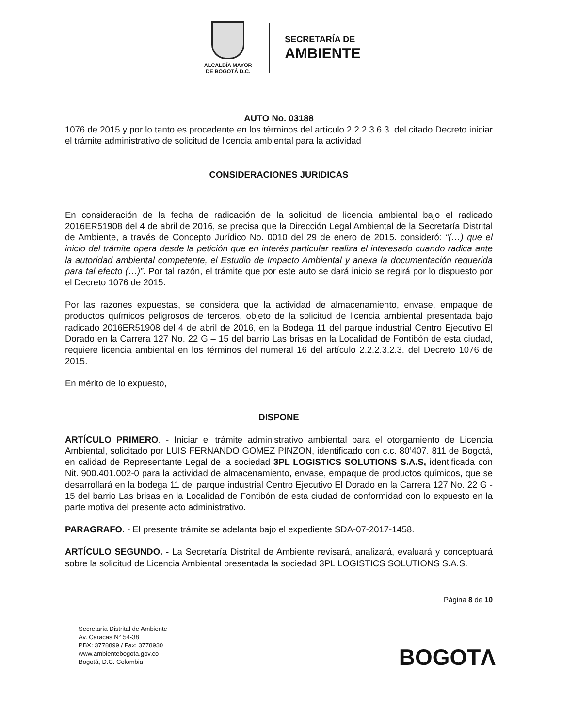ALCALDÍA MAYOR
DE BOGOTÁ D.C.
SECRETARÍA DE
AMBIENTE
AUTO No. 03188
1076 de 2015 y por lo tanto es procedente en los términos del artículo 2.2.2.3.6.3. del citado Decreto iniciar el trámite administrativo de solicitud de licencia ambiental para la actividad
CONSIDERACIONES JURIDICAS
En consideración de la fecha de radicación de la solicitud de licencia ambiental bajo el radicado 2016ER51908 del 4 de abril de 2016, se precisa que la Dirección Legal Ambiental de la Secretaría Distrital de Ambiente, a través de Concepto Jurídico No. 0010 del 29 de enero de 2015. consideró: “(…) que el inicio del trámite opera desde la petición que en interés particular realiza el interesado cuando radica ante la autoridad ambiental competente, el Estudio de Impacto Ambiental y anexa la documentación requerida para tal efecto (…)”. Por tal razón, el trámite que por este auto se dará inicio se regirá por lo dispuesto por el Decreto 1076 de 2015.
Por las razones expuestas, se considera que la actividad de almacenamiento, envase, empaque de productos químicos peligrosos de terceros, objeto de la solicitud de licencia ambiental presentada bajo radicado 2016ER51908 del 4 de abril de 2016, en la Bodega 11 del parque industrial Centro Ejecutivo El Dorado en la Carrera 127 No. 22 G – 15 del barrio Las brisas en la Localidad de Fontibón de esta ciudad, requiere licencia ambiental en los términos del numeral 16 del artículo 2.2.2.3.2.3. del Decreto 1076 de 2015.
En mérito de lo expuesto,
DISPONE
ARTÍCULO PRIMERO. - Iniciar el trámite administrativo ambiental para el otorgamiento de Licencia Ambiental, solicitado por LUIS FERNANDO GOMEZ PINZON, identificado con c.c. 80’407. 811 de Bogotá, en calidad de Representante Legal de la sociedad 3PL LOGISTICS SOLUTIONS S.A.S, identificada con Nit. 900.401.002-0 para la actividad de almacenamiento, envase, empaque de productos químicos, que se desarrollará en la bodega 11 del parque industrial Centro Ejecutivo El Dorado en la Carrera 127 No. 22 G - 15 del barrio Las brisas en la Localidad de Fontibón de esta ciudad de conformidad con lo expuesto en la parte motiva del presente acto administrativo.
PARAGRAFO. - El presente trámite se adelanta bajo el expediente SDA-07-2017-1458.
ARTÍCULO SEGUNDO. - La Secretaría Distrital de Ambiente revisará, analizará, evaluará y conceptuará sobre la solicitud de Licencia Ambiental presentada la sociedad 3PL LOGISTICS SOLUTIONS S.A.S.
Página 8 de 10
Secretaría Distrital de Ambiente
Av. Caracas N° 54-38
PBX: 3778899 / Fax: 3778930
www.ambientebogota.gov.co
Bogotá, D.C. Colombia
BOGOTΛ